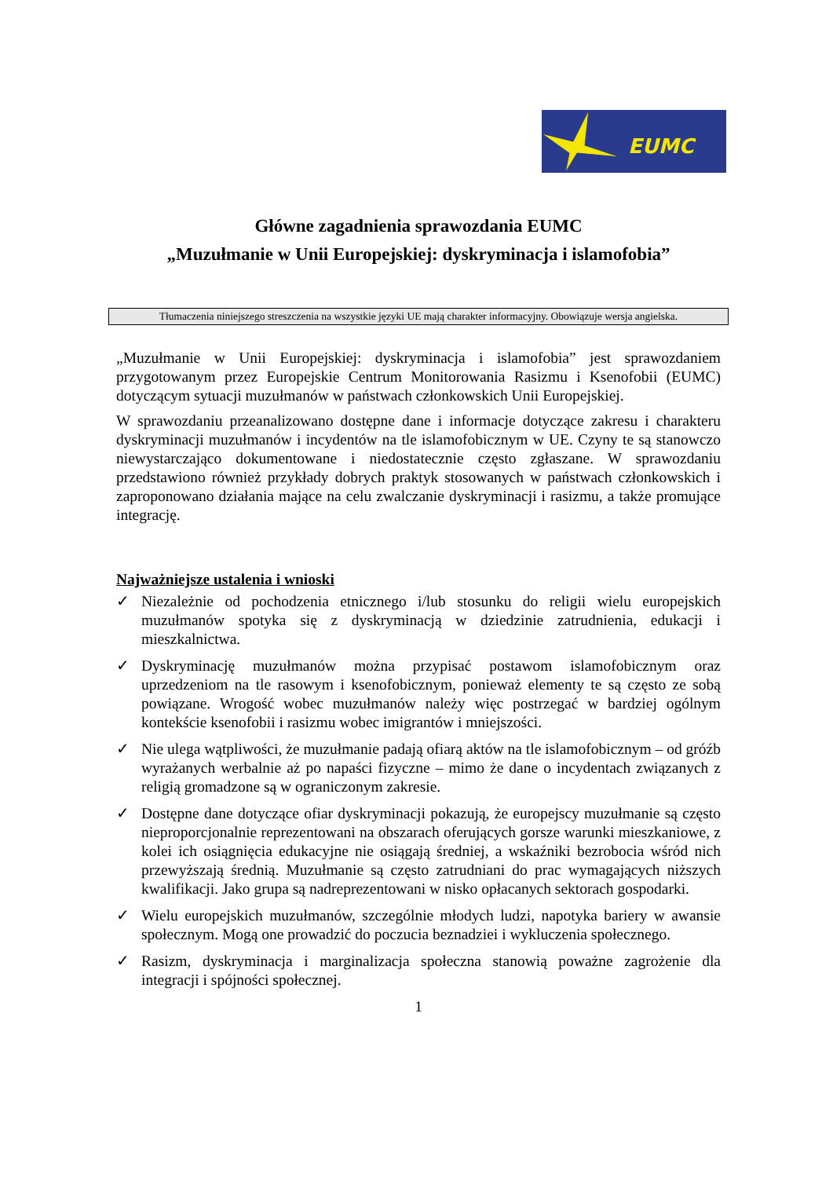EUMC
Główne zagadnienia sprawozdania EUMC
„Muzułmanie w Unii Europejskiej: dyskryminacja i islamofobia”
Tłumaczenia niniejszego streszczenia na wszystkie języki UE mają charakter informacyjny. Obowiązuje wersja angielska.
„Muzułmanie w Unii Europejskiej: dyskryminacja i islamofobia” jest sprawozdaniem przygotowanym przez Europejskie Centrum Monitorowania Rasizmu i Ksenofobii (EUMC) dotyczącym sytuacji muzułmanów w państwach członkowskich Unii Europejskiej.
W sprawozdaniu przeanalizowano dostępne dane i informacje dotyczące zakresu i charakteru dyskryminacji muzułmanów i incydentów na tle islamofobicznym w UE. Czyny te są stanowczo niewystarczająco dokumentowane i niedostatecznie często zgłaszane. W sprawozdaniu przedstawiono również przykłady dobrych praktyk stosowanych w państwach członkowskich i zaproponowano działania mające na celu zwalczanie dyskryminacji i rasizmu, a także promujące integrację.
Najważniejsze ustalenia i wnioski
✓ Niezależnie od pochodzenia etnicznego i/lub stosunku do religii wielu europejskich muzułmanów spotyka się z dyskryminacją w dziedzinie zatrudnienia, edukacji i mieszkalnictwa.
✓ Dyskryminację muzułmanów można przypisać postawom islamofobicznym oraz uprzedzeniom na tle rasowym i ksenofobicznym, ponieważ elementy te są często ze sobą powiązane. Wrogość wobec muzułmanów należy więc postrzegać w bardziej ogólnym kontekście ksenofobii i rasizmu wobec imigrantów i mniejszości.
✓ Nie ulega wątpliwości, że muzułmanie padają ofiarą aktów na tle islamofobicznym – od gróźb wyrażanych werbalnie aż po napaści fizyczne – mimo że dane o incydentach związanych z religią gromadzone są w ograniczonym zakresie.
✓ Dostępne dane dotyczące ofiar dyskryminacji pokazują, że europejscy muzułmanie są często nieproporcjonalnie reprezentowani na obszarach oferujących gorsze warunki mieszkaniowe, z kolei ich osiągnięcia edukacyjne nie osiągają średniej, a wskaźniki bezrobocia wśród nich przewyższają średnią. Muzułmanie są często zatrudniani do prac wymagających niższych kwalifikacji. Jako grupa są nadreprezentowani w nisko opłacanych sektorach gospodarki.
✓ Wielu europejskich muzułmanów, szczególnie młodych ludzi, napotyka bariery w awansie społecznym. Mogą one prowadzić do poczucia beznadziei i wykluczenia społecznego.
✓ Rasizm, dyskryminacja i marginalizacja społeczna stanowią poważne zagrożenie dla integracji i spójności społecznej.
1